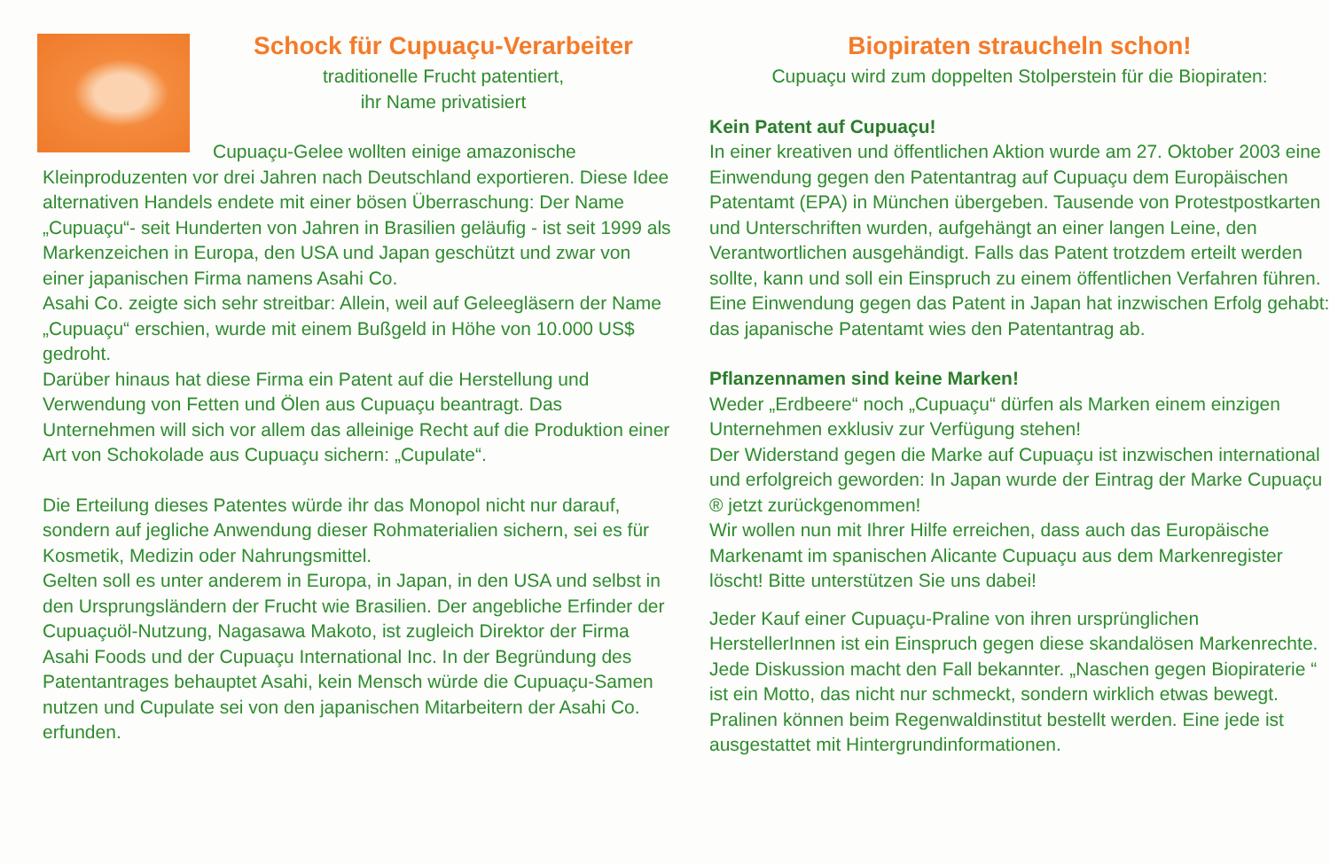Schock für Cupuaçu-Verarbeiter
traditionelle Frucht patentiert,
ihr Name privatisiert
Cupuaçu-Gelee wollten einige amazonische Kleinproduzenten vor drei Jahren nach Deutschland exportieren. Diese Idee alternativen Handels endete mit einer bösen Überraschung: Der Name „Cupuaçu“- seit Hunderten von Jahren in Brasilien geläufig - ist seit 1999 als Markenzeichen in Europa, den USA und Japan geschützt und zwar von einer japanischen Firma namens Asahi Co.
Asahi Co. zeigte sich sehr streitbar: Allein, weil auf Geleegläsern der Name „Cupuaçu“ erschien, wurde mit einem Bußgeld in Höhe von 10.000 US$ gedroht.
Darüber hinaus hat diese Firma ein Patent auf die Herstellung und Verwendung von Fetten und Ölen aus Cupuaçu beantragt. Das Unternehmen will sich vor allem das alleinige Recht auf die Produktion einer Art von Schokolade aus Cupuaçu sichern: „Cupulate“.
Die Erteilung dieses Patentes würde ihr das Monopol nicht nur darauf, sondern auf jegliche Anwendung dieser Rohmaterialien sichern, sei es für Kosmetik, Medizin oder Nahrungsmittel.
Gelten soll es unter anderem in Europa, in Japan, in den USA und selbst in den Ursprungsländern der Frucht wie Brasilien. Der angebliche Erfinder der Cupuaçuöl-Nutzung, Nagasawa Makoto, ist zugleich Direktor der Firma Asahi Foods und der Cupuaçu International Inc. In der Begründung des Patentantrages behauptet Asahi, kein Mensch würde die Cupuaçu-Samen nutzen und Cupulate sei von den japanischen Mitarbeitern der Asahi Co. erfunden.
Biopiraten straucheln schon!
Cupuaçu wird zum doppelten Stolperstein für die Biopiraten:
Kein Patent auf Cupuaçu!
In einer kreativen und öffentlichen Aktion wurde am 27. Oktober 2003 eine Einwendung gegen den Patentantrag auf Cupuaçu dem Europäischen Patentamt (EPA) in München übergeben. Tausende von Protestpostkarten und Unterschriften wurden, aufgehängt an einer langen Leine, den Verantwortlichen ausgehändigt. Falls das Patent trotzdem erteilt werden sollte, kann und soll ein Einspruch zu einem öffentlichen Verfahren führen.
Eine Einwendung gegen das Patent in Japan hat inzwischen Erfolg gehabt: das japanische Patentamt wies den Patentantrag ab.
Pflanzennamen sind keine Marken!
Weder „Erdbeere“ noch „Cupuaçu“ dürfen als Marken einem einzigen Unternehmen exklusiv zur Verfügung stehen!
Der Widerstand gegen die Marke auf Cupuaçu ist inzwischen international und erfolgreich geworden: In Japan wurde der Eintrag der Marke Cupuaçu ® jetzt zurückgenommen!
Wir wollen nun mit Ihrer Hilfe erreichen, dass auch das Europäische Markenamt im spanischen Alicante Cupuaçu aus dem Markenregister löscht! Bitte unterstützen Sie uns dabei!
Jeder Kauf einer Cupuaçu-Praline von ihren ursprünglichen HerstellerInnen ist ein Einspruch gegen diese skandalösen Markenrechte. Jede Diskussion macht den Fall bekannter. „Naschen gegen Biopiraterie “ ist ein Motto, das nicht nur schmeckt, sondern wirklich etwas bewegt.
Pralinen können beim Regenwaldinstitut bestellt werden. Eine jede ist ausgestattet mit Hintergrundinformationen.